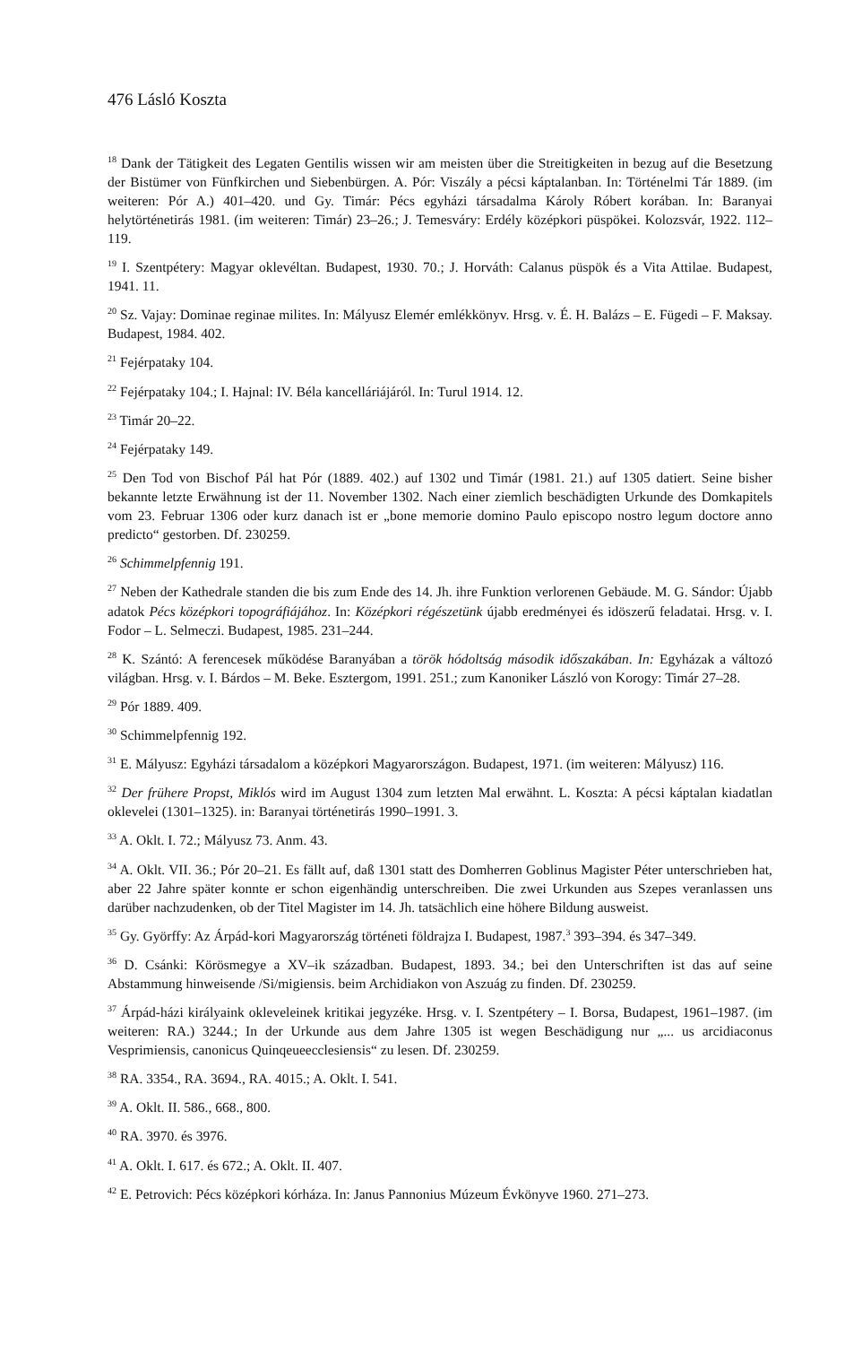476 Lásló Koszta
<sup>18</sup> Dank der Tätigkeit des Legaten Gentilis wissen wir am meisten über die Streitigkeiten in bezug auf die Besetzung der Bistümer von Fünfkirchen und Siebenbürgen. A. Pór: Viszály a pécsi káptalanban. In: Történelmi Tár 1889. (im weiteren: Pór A.) 401–420. und Gy. Timár: Pécs egyházi társadalma Károly Róbert korában. In: Baranyai helytörténetirás 1981. (im weiteren: Timár) 23–26.; J. Temesváry: Erdély középkori püspökei. Kolozsvár, 1922. 112–119.
<sup>19</sup> I. Szentpétery: Magyar oklevéltan. Budapest, 1930. 70.; J. Horváth: Calanus püspök és a Vita Attilae. Budapest, 1941. 11.
<sup>20</sup> Sz. Vajay: Dominae reginae milites. In: Mályusz Elemér emlékkönyv. Hrsg. v. É. H. Balázs – E. Fügedi – F. Maksay. Budapest, 1984. 402.
<sup>21</sup> Fejérpataky 104.
<sup>22</sup> Fejérpataky 104.; I. Hajnal: IV. Béla kancelláriájáról. In: Turul 1914. 12.
<sup>23</sup> Timár 20–22.
<sup>24</sup> Fejérpataky 149.
<sup>25</sup> Den Tod von Bischof Pál hat Pór (1889. 402.) auf 1302 und Timár (1981. 21.) auf 1305 datiert. Seine bisher bekannte letzte Erwähnung ist der 11. November 1302. Nach einer ziemlich beschädigten Urkunde des Domkapitels vom 23. Februar 1306 oder kurz danach ist er „bone memorie domino Paulo episcopo nostro legum doctore anno predicto“ gestorben. Df. 230259.
<sup>26</sup> Schimmelpfennig 191.
<sup>27</sup> Neben der Kathedrale standen die bis zum Ende des 14. Jh. ihre Funktion verlorenen Gebäude. M. G. Sándor: Újabb adatok Pécs középkori topográfiájához. In: Középkori régészetünk újabb eredményei és idöszerű feladatai. Hrsg. v. I. Fodor – L. Selmeczi. Budapest, 1985. 231–244.
<sup>28</sup> K. Szántó: A ferencesek működése Baranyában a török hódoltság második időszakában. In: Egyházak a változó világban. Hrsg. v. I. Bárdos – M. Beke. Esztergom, 1991. 251.; zum Kanoniker László von Korogy: Timár 27–28.
<sup>29</sup> Pór 1889. 409.
<sup>30</sup> Schimmelpfennig 192.
<sup>31</sup> E. Mályusz: Egyházi társadalom a középkori Magyarországon. Budapest, 1971. (im weiteren: Mályusz) 116.
<sup>32</sup> Der frühere Propst, Miklós wird im August 1304 zum letzten Mal erwähnt. L. Koszta: A pécsi káptalan kiadatlan oklevelei (1301–1325). in: Baranyai történetirás 1990–1991. 3.
<sup>33</sup> A. Oklt. I. 72.; Mályusz 73. Anm. 43.
<sup>34</sup> A. Oklt. VII. 36.; Pór 20–21. Es fällt auf, daß 1301 statt des Domherren Goblinus Magister Péter unterschrieben hat, aber 22 Jahre später konnte er schon eigenhändig unterschreiben. Die zwei Urkunden aus Szepes veranlassen uns darüber nachzudenken, ob der Titel Magister im 14. Jh. tatsächlich eine höhere Bildung ausweist.
<sup>35</sup> Gy. Györffy: Az Árpád-kori Magyarország történeti földrajza I. Budapest, 1987.<sup>3</sup> 393–394. és 347–349.
<sup>36</sup> D. Csánki: Körösmegye a XV–ik században. Budapest, 1893. 34.; bei den Unterschriften ist das auf seine Abstammung hinweisende /Si/migiensis. beim Archidiakon von Aszuág zu finden. Df. 230259.
<sup>37</sup> Árpád-házi királyaink okleveleinek kritikai jegyzéke. Hrsg. v. I. Szentpétery – I. Borsa, Budapest, 1961–1987. (im weiteren: RA.) 3244.; In der Urkunde aus dem Jahre 1305 ist wegen Beschädigung nur „... us arcidiaconus Vesprimiensis, canonicus Quinqeueecclesiensis“ zu lesen. Df. 230259.
<sup>38</sup> RA. 3354., RA. 3694., RA. 4015.; A. Oklt. I. 541.
<sup>39</sup> A. Oklt. II. 586., 668., 800.
<sup>40</sup> RA. 3970. és 3976.
<sup>41</sup> A. Oklt. I. 617. és 672.; A. Oklt. II. 407.
<sup>42</sup> E. Petrovich: Pécs középkori kórháza. In: Janus Pannonius Múzeum Évkönyve 1960. 271–273.